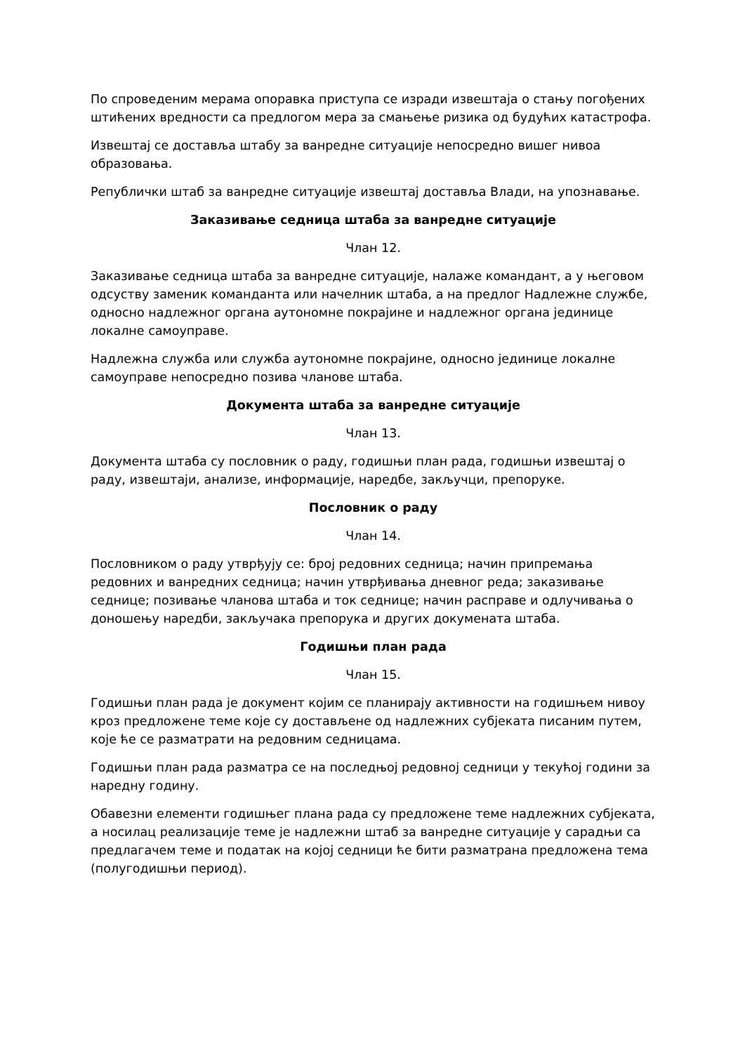По спроведеним мерама опоравка приступа се изради извештаја о стању погођених штићених вредности са предлогом мера за смањење ризика од будућих катастрофа.
Извештај се доставља штабу за ванредне ситуације непосредно вишег нивоа образовања.
Републички штаб за ванредне ситуације извештај доставља Влади, на упознавање.
Заказивање седница штаба за ванредне ситуације
Члан 12.
Заказивање седница штаба за ванредне ситуације, налаже командант, а у његовом одсуству заменик команданта или начелник штаба, а на предлог Надлежне службе, односно надлежног органа аутономне покрајине и надлежног органа јединице локалне самоуправе.
Надлежна служба или служба аутономне покрајине, односно јединице локалне самоуправе непосредно позива чланове штаба.
Документа штаба за ванредне ситуације
Члан 13.
Документа штаба су пословник о раду, годишњи план рада, годишњи извештај о раду, извештаји, анализе, информације, наредбе, закључци, препоруке.
Пословник о раду
Члан 14.
Пословником о раду утврђују се: број редовних седница; начин припремања редовних и ванредних седница; начин утврђивања дневног реда; заказивање седнице; позивање чланова штаба и ток седнице; начин расправе и одлучивања о доношењу наредби, закључака препорука и других докумената штаба.
Годишњи план рада
Члан 15.
Годишњи план рада је документ којим се планирају активности на годишњем нивоу кроз предложене теме које су достављене од надлежних субјеката писаним путем, које ће се разматрати на редовним седницама.
Годишњи план рада разматра се на последњој редовној седници у текућој години за наредну годину.
Обавезни елементи годишњег плана рада су предложене теме надлежних субјеката, а носилац реализације теме је надлежни штаб за ванредне ситуације у сарадњи са предлагачем теме и податак на којој седници ће бити разматрана предложена тема (полугодишњи период).